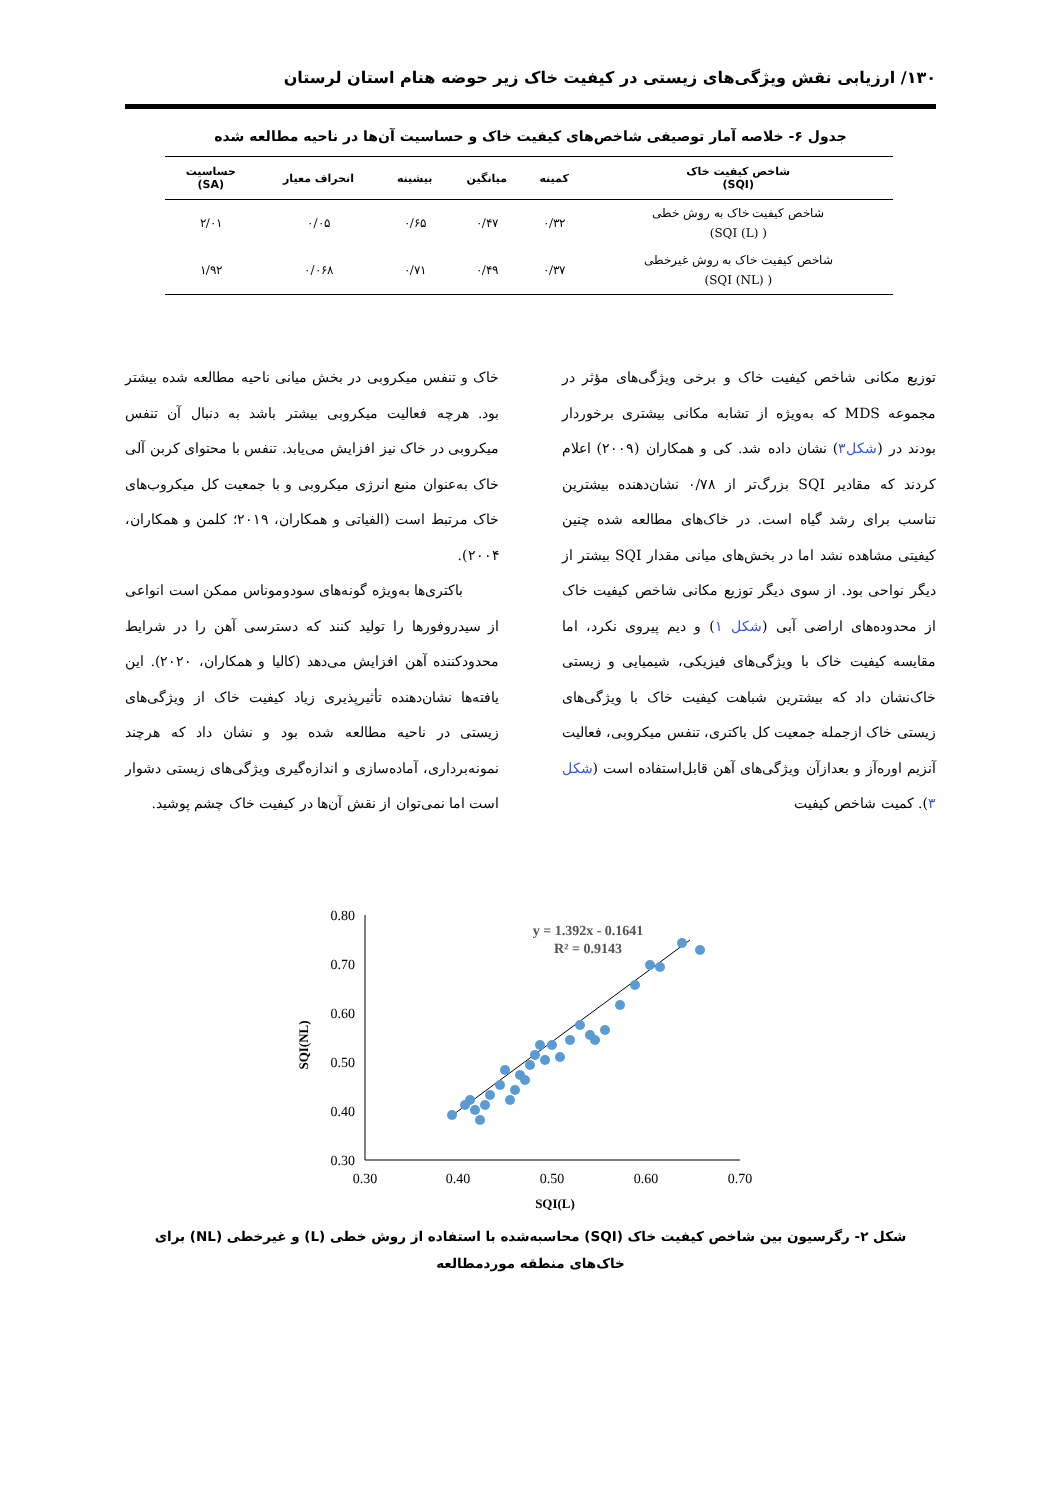۱۳۰/ ارزیابی نقش ویژگی‌های زیستی در کیفیت خاک زیر حوضه هنام استان لرستان
جدول ۶- خلاصه آمار توصیفی شاخص‌های کیفیت خاک و حساسیت آن‌ها در ناحیه مطالعه شده
| شاخص کیفیت خاک (SQI) | کمینه | میانگین | بیشینه | انحراف معیار | حساسیت (SA) |
| --- | --- | --- | --- | --- | --- |
| شاخص کیفیت خاک به روش خطی ( SQI (L)) | ۰/۳۲ | ۰/۴۷ | ۰/۶۵ | ۰/۰۵ | ۲/۰۱ |
| شاخص کیفیت خاک به روش غیرخطی ( SQI (NL)) | ۰/۳۷ | ۰/۴۹ | ۰/۷۱ | ۰/۰۶۸ | ۱/۹۲ |
توزیع مکانی شاخص کیفیت خاک و برخی ویژگی‌های مؤثر در مجموعه MDS که به‌ویژه از تشابه مکانی بیشتری برخوردار بودند در (شکل۳) نشان داده شد. کی و همکاران (۲۰۰۹) اعلام کردند که مقادیر SQI بزرگ‌تر از ۰/۷۸ نشان‌دهنده بیشترین تناسب برای رشد گیاه است. در خاک‌های مطالعه شده چنین کیفیتی مشاهده نشد اما در بخش‌های میانی مقدار SQI بیشتر از دیگر نواحی بود. از سوی دیگر توزیع مکانی شاخص کیفیت خاک از محدوده‌های اراضی آبی (شکل ۱) و دیم پیروی نکرد، اما مقایسه کیفیت خاک با ویژگی‌های فیزیکی، شیمیایی و زیستی خاک‌نشان داد که بیشترین شباهت کیفیت خاک با ویژگی‌های زیستی خاک ازجمله جمعیت کل باکتری، تنفس میکروبی، فعالیت آنزیم اوره‌آز و بعدازآن ویژگی‌های آهن قابل‌استفاده است (شکل ۳). کمیت شاخص کیفیت
خاک و تنفس میکروبی در بخش میانی ناحیه مطالعه شده بیشتر بود. هرچه فعالیت میکروبی بیشتر باشد به دنبال آن تنفس میکروبی در خاک نیز افزایش می‌یابد. تنفس با محتوای کربن آلی خاک به‌عنوان منبع انرژی میکروبی و با جمعیت کل میکروب‌های خاک مرتبط است (الفیاتی و همکاران، ۲۰۱۹؛ کلمن و همکاران، ۲۰۰۴).
باکتری‌ها به‌ویژه گونه‌های سودوموناس ممکن است انواعی از سیدروفورها را تولید کنند که دسترسی آهن را در شرایط محدودکننده آهن افزایش می‌دهد (کالیا و همکاران، ۲۰۲۰). این یافته‌ها نشان‌دهنده تأثیرپذیری زیاد کیفیت خاک از ویژگی‌های زیستی در ناحیه مطالعه شده بود و نشان داد که هرچند نمونه‌برداری، آماده‌سازی و اندازه‌گیری ویژگی‌های زیستی دشوار است اما نمی‌توان از نقش آن‌ها در کیفیت خاک چشم پوشید.
0.80
0.70
0.60
0.50
0.40
0.30
0.30
0.40
0.50
0.60
0.70
SQI(L)
SQI(NL)
y = 1.392x - 0.1641
R² = 0.9143
شکل ۲- رگرسیون بین شاخص کیفیت خاک (SQI) محاسبه‌شده با استفاده از روش خطی (L) و غیرخطی (NL) برای خاک‌های منطقه موردمطالعه